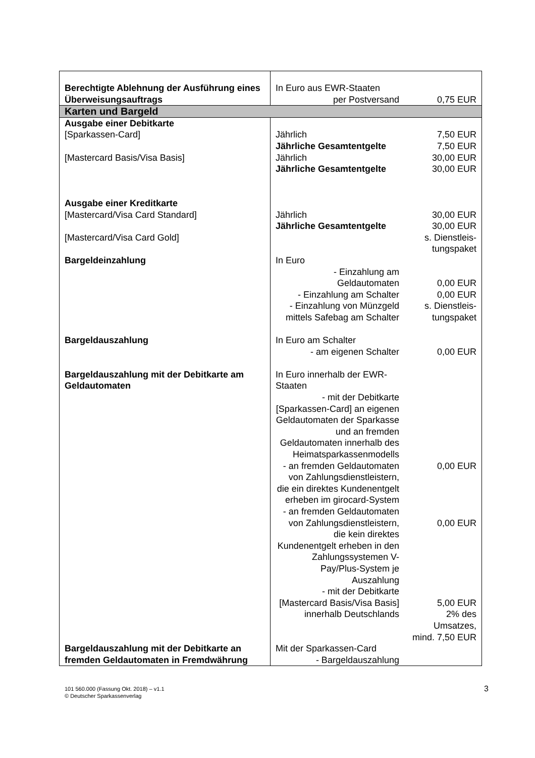| Berechtigte Ablehnung der Ausführung eines Überweisungsauftrags | In Euro aus EWR-Staaten per Postversand | 0,75 EUR |
| Karten und Bargeld | | |
| Ausgabe einer Debitkarte [Sparkassen-Card] [Mastercard Basis/Visa Basis] | Jährlich Jährliche Gesamtentgelte Jährlich Jährliche Gesamtentgelte | 7,50 EUR 7,50 EUR 30,00 EUR 30,00 EUR |
| Ausgabe einer Kreditkarte [Mastercard/Visa Card Standard] [Mastercard/Visa Card Gold] | Jährlich Jährliche Gesamtentgelte | 30,00 EUR 30,00 EUR s. Dienstleis- tungspaket |
| Bargeldeinzahlung | In Euro - Einzahlung am Geldautomaten - Einzahlung am Schalter - Einzahlung von Münzgeld mittels Safebag am Schalter | 0,00 EUR 0,00 EUR s. Dienstleis- tungspaket |
| Bargeldauszahlung | In Euro am Schalter - am eigenen Schalter | 0,00 EUR |
| Bargeldauszahlung mit der Debitkarte am Geldautomaten | In Euro innerhalb der EWR-Staaten - mit der Debitkarte [Sparkassen-Card] an eigenen Geldautomaten der Sparkasse und an fremden Geldautomaten innerhalb des Heimatsparkassenmodells - an fremden Geldautomaten von Zahlungsdienstleistern, die ein direktes Kundenentgelt erheben im girocard-System - an fremden Geldautomaten von Zahlungsdienstleistern, die kein direktes Kundenentgelt erheben in den Zahlungssystemen V-Pay/Plus-System je Auszahlung - mit der Debitkarte [Mastercard Basis/Visa Basis] innerhalb Deutschlands | 0,00 EUR 0,00 EUR 5,00 EUR 2% des Umsatzes, mind. 7,50 EUR |
| Bargeldauszahlung mit der Debitkarte an fremden Geldautomaten in Fremdwährung | Mit der Sparkassen-Card - Bargeldauszahlung | |
3 101 560.000 (Fassung Okt. 2018) – v1.1
© Deutscher Sparkassenverlag